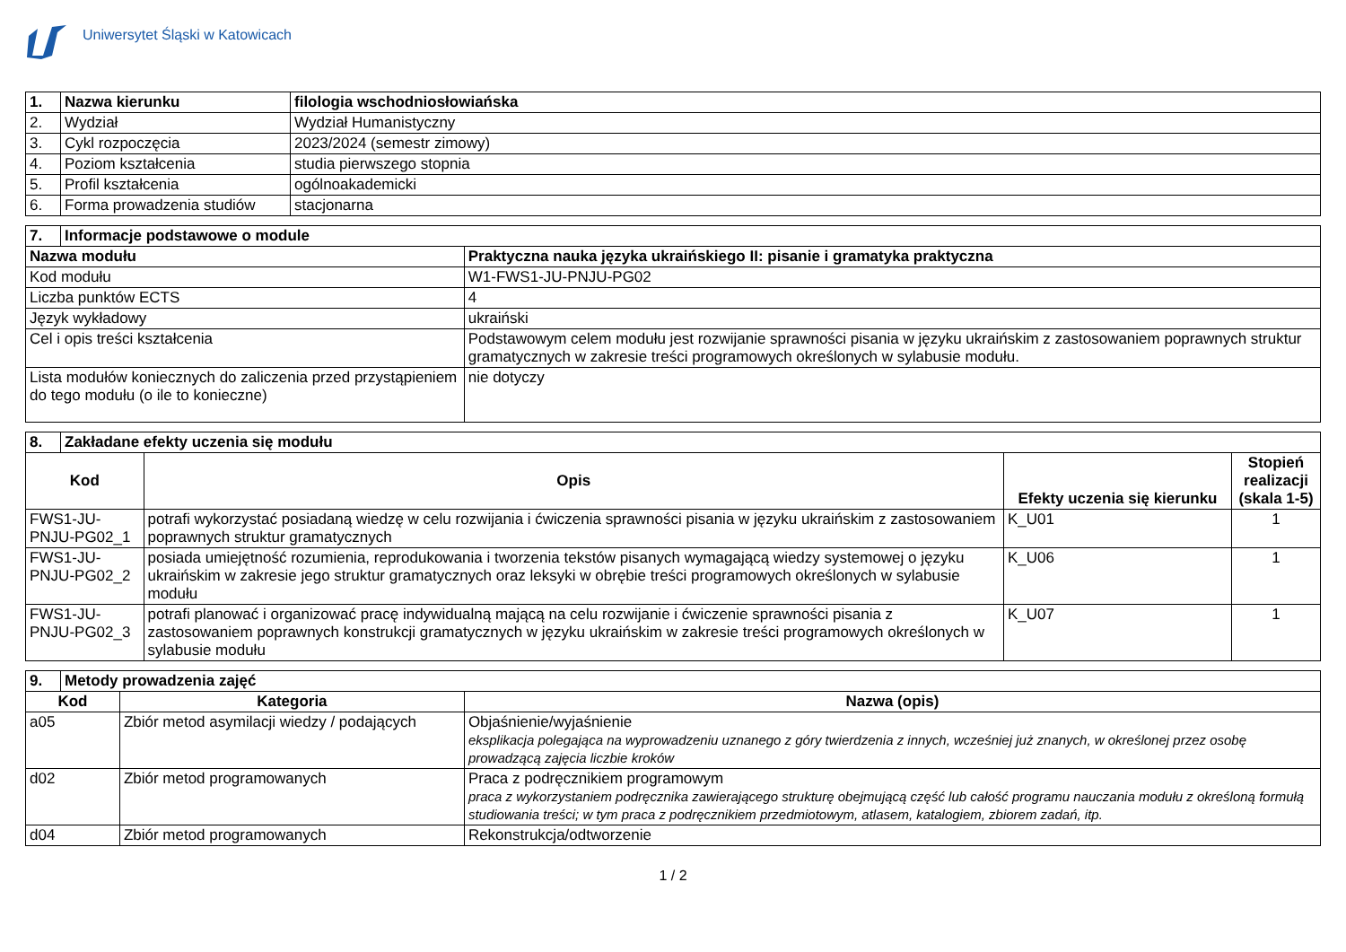Uniwersytet Śląski w Katowicach
| 1. | Nazwa kierunku | filologia wschodniosłowiańska |
| --- | --- | --- |
| 2. | Wydział | Wydział Humanistyczny |
| 3. | Cykl rozpoczęcia | 2023/2024 (semestr zimowy) |
| 4. | Poziom kształcenia | studia pierwszego stopnia |
| 5. | Profil kształcenia | ogólnoakademicki |
| 6. | Forma prowadzenia studiów | stacjonarna |
| 7. | Informacje podstawowe o module | |
| --- | --- | --- |
| Nazwa modułu | | Praktyczna nauka języka ukraińskiego II: pisanie i gramatyka praktyczna |
| Kod modułu | | W1-FWS1-JU-PNJU-PG02 |
| Liczba punktów ECTS | | 4 |
| Język wykładowy | | ukraiński |
| Cel i opis treści kształcenia | | Podstawowym celem modułu jest rozwijanie sprawności pisania w języku ukraińskim z zastosowaniem poprawnych struktur gramatycznych w zakresie treści programowych określonych w sylabusie modułu. |
| Lista modułów koniecznych do zaliczenia przed przystąpieniem do tego modułu (o ile to konieczne) | | nie dotyczy |
| 8. | Zakładane efekty uczenia się modułu | | | |
| --- | --- | --- | --- | --- |
| Kod | | Opis | Efekty uczenia się kierunku | Stopień realizacji (skala 1-5) |
| FWS1-JU-PNJU-PG02_1 | | potrafi wykorzystać posiadaną wiedzę w celu rozwijania i ćwiczenia sprawności pisania w języku ukraińskim z zastosowaniem poprawnych struktur gramatycznych | K_U01 | 1 |
| FWS1-JU-PNJU-PG02_2 | | posiada umiejętność rozumienia, reprodukowania i tworzenia tekstów pisanych wymagającą wiedzy systemowej o języku ukraińskim w zakresie jego struktur gramatycznych oraz leksyki w obrębie treści programowych określonych w sylabusie modułu | K_U06 | 1 |
| FWS1-JU-PNJU-PG02_3 | | potrafi planować i organizować pracę indywidualną mającą na celu rozwijanie i ćwiczenie sprawności pisania z zastosowaniem poprawnych konstrukcji gramatycznych w języku ukraińskim w zakresie treści programowych określonych w sylabusie modułu | K_U07 | 1 |
| 9. | Metody prowadzenia zajęć | | |
| --- | --- | --- | --- |
| Kod | | Kategoria | Nazwa (opis) |
| a05 | | Zbiór metod asymilacji wiedzy / podających | Objaśnienie/wyjaśnienie eksplikacja polegająca na wyprowadzeniu uznanego z góry twierdzenia z innych, wcześniej już znanych, w określonej przez osobę prowadzącą zajęcia liczbie kroków |
| d02 | | Zbiór metod programowanych | Praca z podręcznikiem programowym praca z wykorzystaniem podręcznika zawierającego strukturę obejmującą część lub całość programu nauczania modułu z określoną formułą studiowania treści; w tym praca z podręcznikiem przedmiotowym, atlasem, katalogiem, zbiorem zadań, itp. |
| d04 | | Zbiór metod programowanych | Rekonstrukcja/odtworzenie |
1 / 2